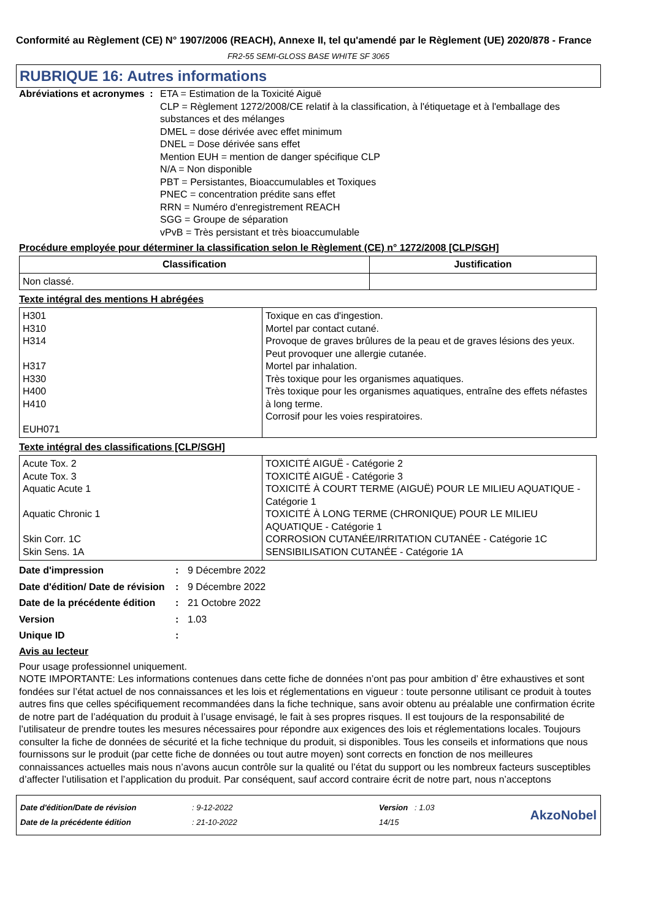Conformité au Règlement (CE) N° 1907/2006 (REACH), Annexe II, tel qu'amendé par le Règlement (UE) 2020/878 - France
FR2-55 SEMI-GLOSS BASE WHITE SF 3065
RUBRIQUE 16: Autres informations
Abréviations et acronymes : ETA = Estimation de la Toxicité Aiguë
CLP = Règlement 1272/2008/CE relatif à la classification, à l'étiquetage et à l'emballage des substances et des mélanges
DMEL = dose dérivée avec effet minimum
DNEL = Dose dérivée sans effet
Mention EUH = mention de danger spécifique CLP
N/A = Non disponible
PBT = Persistantes, Bioaccumulables et Toxiques
PNEC = concentration prédite sans effet
RRN = Numéro d'enregistrement REACH
SGG = Groupe de séparation
vPvB = Très persistant et très bioaccumulable
Procédure employée pour déterminer la classification selon le Règlement (CE) n° 1272/2008 [CLP/SGH]
| Classification | Justification |
| --- | --- |
| Non classé. | |
Texte intégral des mentions H abrégées
| H301 H310 H314 H317 H330 H400 H410 EUH071 | Toxique en cas d'ingestion. Mortel par contact cutané. Provoque de graves brûlures de la peau et de graves lésions des yeux. Peut provoquer une allergie cutanée. Mortel par inhalation. Très toxique pour les organismes aquatiques. Très toxique pour les organismes aquatiques, entraîne des effets néfastes à long terme. Corrosif pour les voies respiratoires. |
Texte intégral des classifications [CLP/SGH]
| Acute Tox. 2 Acute Tox. 3 Aquatic Acute 1 Aquatic Chronic 1 Skin Corr. 1C Skin Sens. 1A | TOXICITÉ AIGUË - Catégorie 2 TOXICITÉ AIGUË - Catégorie 3 TOXICITÉ À COURT TERME (AIGUË) POUR LE MILIEU AQUATIQUE - Catégorie 1 TOXICITÉ À LONG TERME (CHRONIQUE) POUR LE MILIEU AQUATIQUE - Catégorie 1 CORROSION CUTANÉE/IRRITATION CUTANÉE - Catégorie 1C SENSIBILISATION CUTANÉE - Catégorie 1A |
Date d'impression : 9 Décembre 2022
Date d'édition/ Date de révision
: 9 Décembre 2022
Date de la précédente édition
: 21 Octobre 2022
Version : 1.03
Unique ID :
Avis au lecteur
Pour usage professionnel uniquement.
NOTE IMPORTANTE: Les informations contenues dans cette fiche de données n’ont pas pour ambition d’ être exhaustives et sont fondées sur l’état actuel de nos connaissances et les lois et réglementations en vigueur : toute personne utilisant ce produit à toutes autres fins que celles spécifiquement recommandées dans la fiche technique, sans avoir obtenu au préalable une confirmation écrite de notre part de l’adéquation du produit à l’usage envisagé, le fait à ses propres risques. Il est toujours de la responsabilité de l’utilisateur de prendre toutes les mesures nécessaires pour répondre aux exigences des lois et réglementations locales. Toujours consulter la fiche de données de sécurité et la fiche technique du produit, si disponibles. Tous les conseils et informations que nous fournissons sur le produit (par cette fiche de données ou tout autre moyen) sont corrects en fonction de nos meilleures connaissances actuelles mais nous n’avons aucun contrôle sur la qualité ou l’état du support ou les nombreux facteurs susceptibles d’affecter l’utilisation et l’application du produit. Par conséquent, sauf accord contraire écrit de notre part, nous n’acceptons
Date d'édition/Date de révision
Date de la précédente édition
: 9-12-2022
: 21-10-2022
Version : 1.03
14/15
AkzoNobel